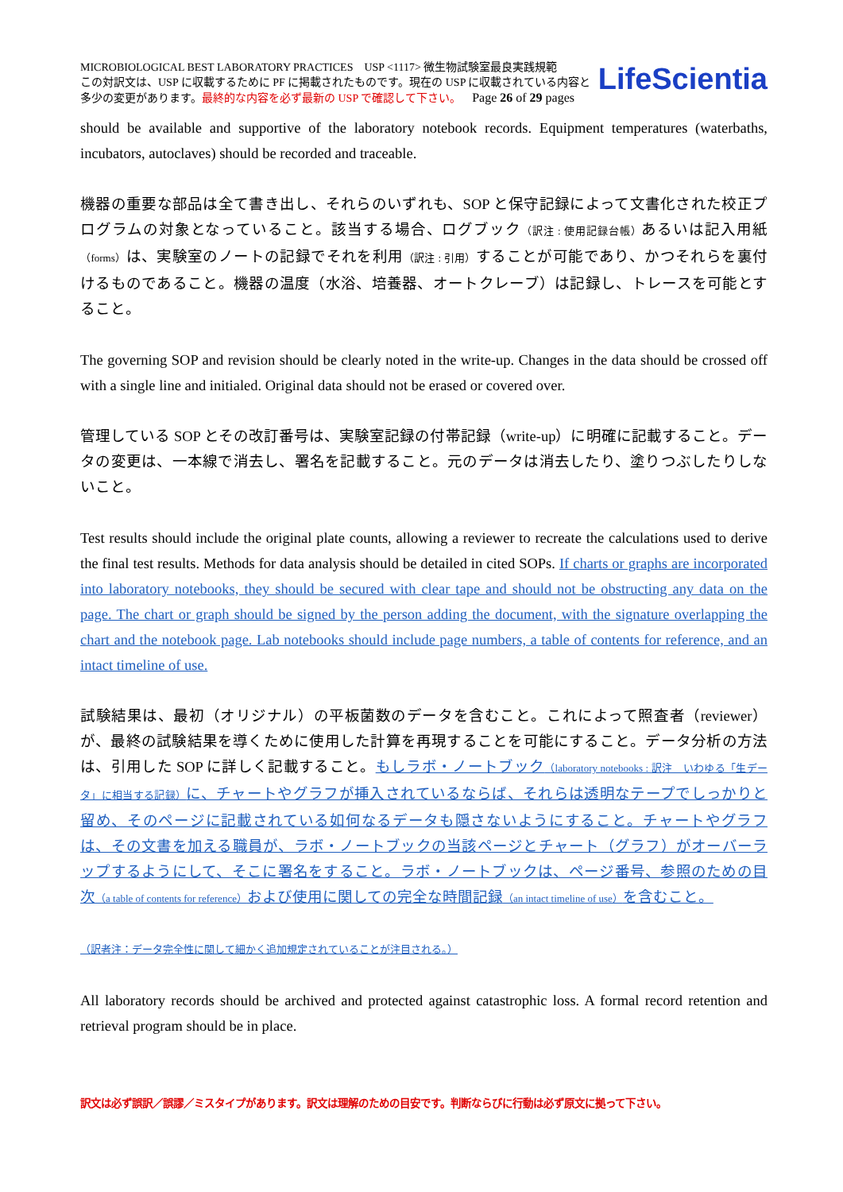MICROBIOLOGICAL BEST LABORATORY PRACTICES USP <1117> 微生物試験室最良実践規範
この対訳文は、USP に収載するために PF に掲載されたものです。現在の USP に収載されている内容と
多少の変更があります。最終的な内容を必ず最新の USP で確認して下さい。 Page 26 of 29 pages
LifeScientia
should be available and supportive of the laboratory notebook records. Equipment temperatures (waterbaths, incubators, autoclaves) should be recorded and traceable.
機器の重要な部品は全て書き出し、それらのいずれも、SOP と保守記録によって文書化された校正プログラムの対象となっていること。該当する場合、ログブック（訳注 : 使用記録台帳）あるいは記入用紙（forms）は、実験室のノートの記録でそれを利用（訳注 : 引用）することが可能であり、かつそれらを裏付けるものであること。機器の温度（水浴、培養器、オートクレーブ）は記録し、トレースを可能とすること。
The governing SOP and revision should be clearly noted in the write-up. Changes in the data should be crossed off with a single line and initialed. Original data should not be erased or covered over.
管理している SOP とその改訂番号は、実験室記録の付帯記録（write-up）に明確に記載すること。データの変更は、一本線で消去し、署名を記載すること。元のデータは消去したり、塗りつぶしたりしないこと。
Test results should include the original plate counts, allowing a reviewer to recreate the calculations used to derive the final test results. Methods for data analysis should be detailed in cited SOPs. If charts or graphs are incorporated into laboratory notebooks, they should be secured with clear tape and should not be obstructing any data on the page. The chart or graph should be signed by the person adding the document, with the signature overlapping the chart and the notebook page. Lab notebooks should include page numbers, a table of contents for reference, and an intact timeline of use.
試験結果は、最初（オリジナル）の平板菌数のデータを含むこと。これによって照査者（reviewer）が、最終の試験結果を導くために使用した計算を再現することを可能にすること。データ分析の方法は、引用した SOP に詳しく記載すること。もしラボ・ノートブック（laboratory notebooks : 訳注　いわゆる「生データ」に相当する記録）に、チャートやグラフが挿入されているならば、それらは透明なテープでしっかりと留め、そのページに記載されている如何なるデータも隠さないようにすること。チャートやグラフは、その文書を加える職員が、ラボ・ノートブックの当該ページとチャート（グラフ）がオーバーラップするようにして、そこに署名をすること。ラボ・ノートブックは、ページ番号、参照のための目次（a table of contents for reference）および使用に関しての完全な時間記録（an intact timeline of use）を含むこと。
（訳者注：データ完全性に関して細かく追加規定されていることが注目される。）
All laboratory records should be archived and protected against catastrophic loss. A formal record retention and retrieval program should be in place.
訳文は必ず誤訳／誤謬／ミスタイプがあります。訳文は理解のための目安です。判断ならびに行動は必ず原文に拠って下さい。